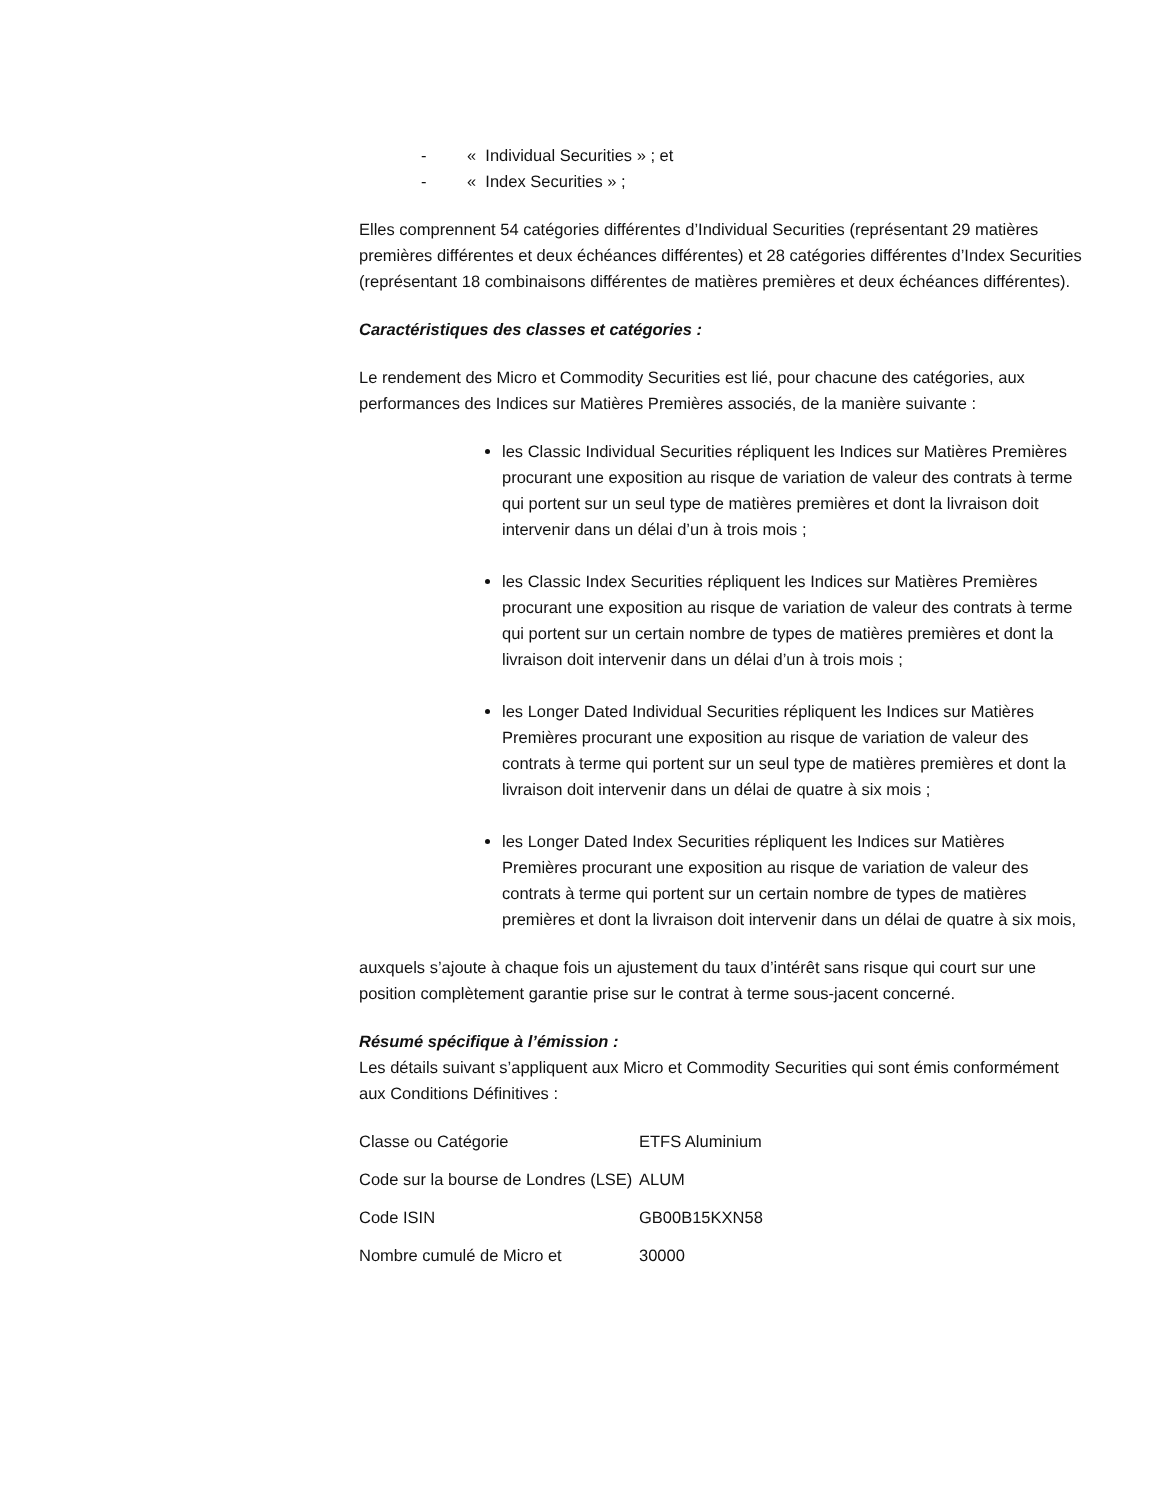- « Individual Securities » ; et
- « Index Securities » ;
Elles comprennent 54 catégories différentes d’Individual Securities (représentant 29 matières premières différentes et deux échéances différentes) et 28 catégories différentes d’Index Securities (représentant 18 combinaisons différentes de matières premières et deux échéances différentes).
Caractéristiques des classes et catégories :
Le rendement des Micro et Commodity Securities est lié, pour chacune des catégories, aux performances des Indices sur Matières Premières associés, de la manière suivante :
les Classic Individual Securities répliquent les Indices sur Matières Premières procurant une exposition au risque de variation de valeur des contrats à terme qui portent sur un seul type de matières premières et dont la livraison doit intervenir dans un délai d’un à trois mois ;
les Classic Index Securities répliquent les Indices sur Matières Premières procurant une exposition au risque de variation de valeur des contrats à terme qui portent sur un certain nombre de types de matières premières et dont la livraison doit intervenir dans un délai d’un à trois mois ;
les Longer Dated Individual Securities répliquent les Indices sur Matières Premières procurant une exposition au risque de variation de valeur des contrats à terme qui portent sur un seul type de matières premières et dont la livraison doit intervenir dans un délai de quatre à six mois ;
les Longer Dated Index Securities répliquent les Indices sur Matières Premières procurant une exposition au risque de variation de valeur des contrats à terme qui portent sur un certain nombre de types de matières premières et dont la livraison doit intervenir dans un délai de quatre à six mois,
auxquels s’ajoute à chaque fois un ajustement du taux d’intérêt sans risque qui court sur une position complètement garantie prise sur le contrat à terme sous-jacent concerné.
Résumé spécifique à l’émission :
Les détails suivant s’appliquent aux Micro et Commodity Securities qui sont émis conformément aux Conditions Définitives :
| Classe ou Catégorie | ETFS Aluminium |
| Code sur la bourse de Londres (LSE) | ALUM |
| Code ISIN | GB00B15KXN58 |
| Nombre cumulé de Micro et | 30000 |